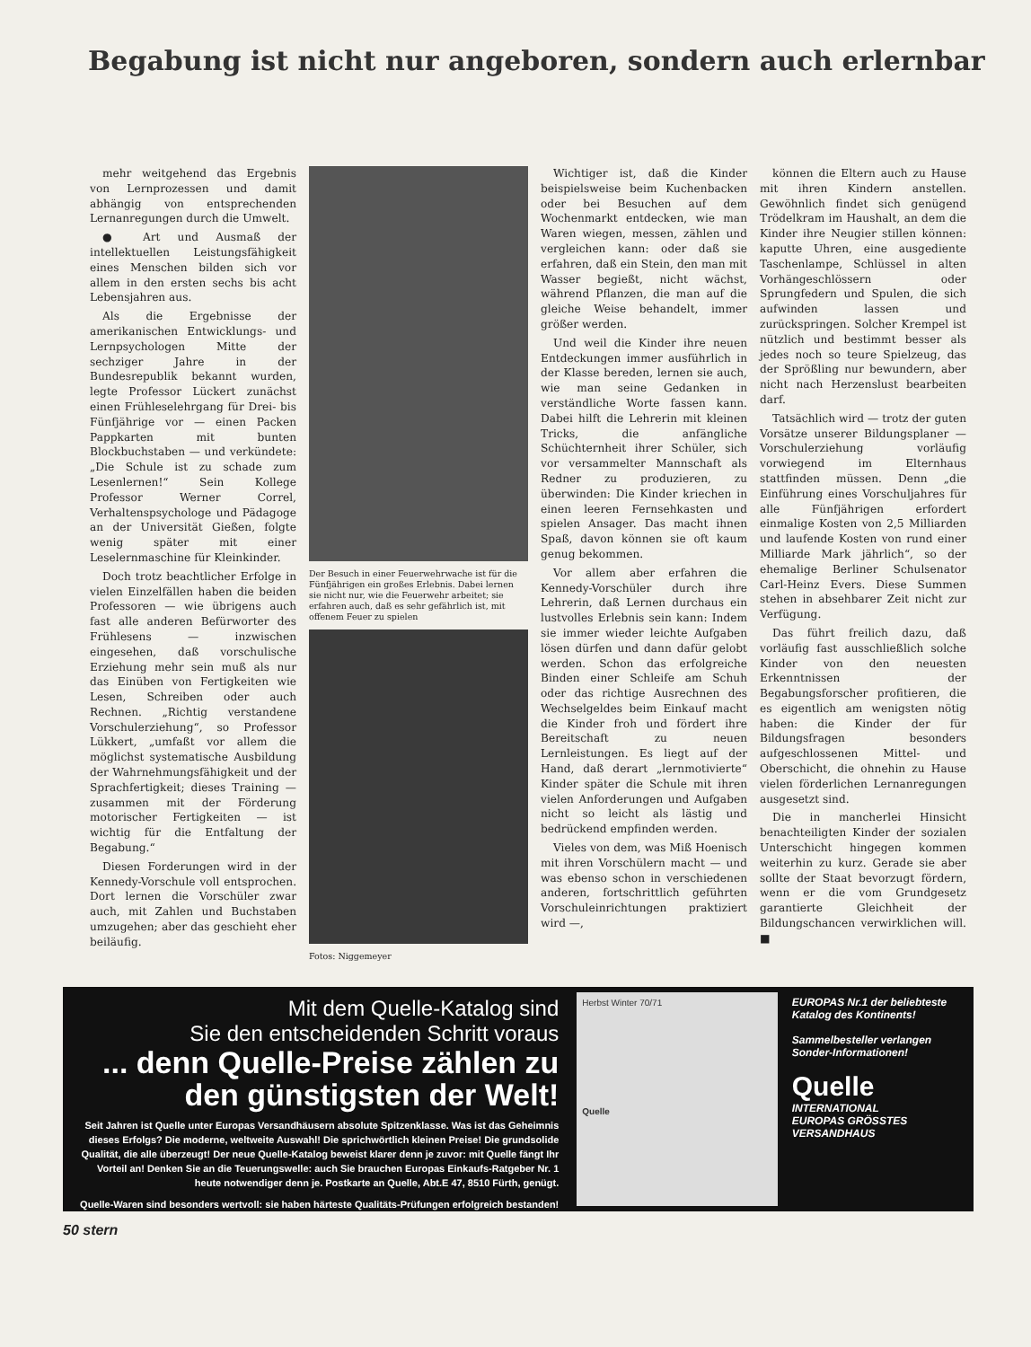Begabung ist nicht nur angeboren, sondern auch erlernbar
mehr weitgehend das Ergebnis von Lernprozessen und damit abhängig von entsprechenden Lernanregungen durch die Umwelt.
● Art und Ausmaß der intellektuellen Leistungsfähigkeit eines Menschen bilden sich vor allem in den ersten sechs bis acht Lebensjahren aus.
Als die Ergebnisse der amerikanischen Entwicklungs- und Lernpsychologen Mitte der sechziger Jahre in der Bundesrepublik bekannt wurden, legte Professor Lückert zunächst einen Frühleselehrgang für Drei- bis Fünfjährige vor — einen Packen Pappkarten mit bunten Blockbuchstaben — und verkündete: „Die Schule ist zu schade zum Lesenlernen!“ Sein Kollege Professor Werner Correl, Verhaltenspsychologe und Pädagoge an der Universität Gießen, folgte wenig später mit einer Leselernmaschine für Kleinkinder.
Doch trotz beachtlicher Erfolge in vielen Einzelfällen haben die beiden Professoren — wie übrigens auch fast alle anderen Befürworter des Frühlesens — inzwischen eingesehen, daß vorschulische Erziehung mehr sein muß als nur das Einüben von Fertigkeiten wie Lesen, Schreiben oder auch Rechnen. „Richtig verstandene Vorschulerziehung“, so Professor Lükkert, „umfaßt vor allem die möglichst systematische Ausbildung der Wahrnehmungsfähigkeit und der Sprachfertigkeit; dieses Training — zusammen mit der Förderung motorischer Fertigkeiten — ist wichtig für die Entfaltung der Begabung.“
Diesen Forderungen wird in der Kennedy-Vorschule voll entsprochen. Dort lernen die Vorschüler zwar auch, mit Zahlen und Buchstaben umzugehen; aber das geschieht eher beiläufig.
Der Besuch in einer Feuerwehrwache ist für die Fünfjährigen ein großes Erlebnis. Dabei lernen sie nicht nur, wie die Feuerwehr arbeitet; sie erfahren auch, daß es sehr gefährlich ist, mit offenem Feuer zu spielen
Fotos: Niggemeyer
Wichtiger ist, daß die Kinder beispielsweise beim Kuchenbacken oder bei Besuchen auf dem Wochenmarkt entdecken, wie man Waren wiegen, messen, zählen und vergleichen kann: oder daß sie erfahren, daß ein Stein, den man mit Wasser begießt, nicht wächst, während Pflanzen, die man auf die gleiche Weise behandelt, immer größer werden.
Und weil die Kinder ihre neuen Entdeckungen immer ausführlich in der Klasse bereden, lernen sie auch, wie man seine Gedanken in verständliche Worte fassen kann. Dabei hilft die Lehrerin mit kleinen Tricks, die anfängliche Schüchternheit ihrer Schüler, sich vor versammelter Mannschaft als Redner zu produzieren, zu überwinden: Die Kinder kriechen in einen leeren Fernsehkasten und spielen Ansager. Das macht ihnen Spaß, davon können sie oft kaum genug bekommen.
Vor allem aber erfahren die Kennedy-Vorschüler durch ihre Lehrerin, daß Lernen durchaus ein lustvolles Erlebnis sein kann: Indem sie immer wieder leichte Aufgaben lösen dürfen und dann dafür gelobt werden. Schon das erfolgreiche Binden einer Schleife am Schuh oder das richtige Ausrechnen des Wechselgeldes beim Einkauf macht die Kinder froh und fördert ihre Bereitschaft zu neuen Lernleistungen. Es liegt auf der Hand, daß derart „lernmotivierte“ Kinder später die Schule mit ihren vielen Anforderungen und Aufgaben nicht so leicht als lästig und bedrückend empfinden werden.
Vieles von dem, was Miß Hoenisch mit ihren Vorschülern macht — und was ebenso schon in verschiedenen anderen, fortschrittlich geführten Vorschuleinrichtungen praktiziert wird —,
können die Eltern auch zu Hause mit ihren Kindern anstellen. Gewöhnlich findet sich genügend Trödelkram im Haushalt, an dem die Kinder ihre Neugier stillen können: kaputte Uhren, eine ausgediente Taschenlampe, Schlüssel in alten Vorhängeschlössern oder Sprungfedern und Spulen, die sich aufwinden lassen und zurückspringen. Solcher Krempel ist nützlich und bestimmt besser als jedes noch so teure Spielzeug, das der Sprößling nur bewundern, aber nicht nach Herzenslust bearbeiten darf.
Tatsächlich wird — trotz der guten Vorsätze unserer Bildungsplaner — Vorschulerziehung vorläufig vorwiegend im Elternhaus stattfinden müssen. Denn „die Einführung eines Vorschuljahres für alle Fünfjährigen erfordert einmalige Kosten von 2,5 Milliarden und laufende Kosten von rund einer Milliarde Mark jährlich“, so der ehemalige Berliner Schulsenator Carl-Heinz Evers. Diese Summen stehen in absehbarer Zeit nicht zur Verfügung.
Das führt freilich dazu, daß vorläufig fast ausschließlich solche Kinder von den neuesten Erkenntnissen der Begabungsforscher profitieren, die es eigentlich am wenigsten nötig haben: die Kinder der für Bildungsfragen besonders aufgeschlossenen Mittel- und Oberschicht, die ohnehin zu Hause vielen förderlichen Lernanregungen ausgesetzt sind.
Die in mancherlei Hinsicht benachteiligten Kinder der sozialen Unterschicht hingegen kommen weiterhin zu kurz. Gerade sie aber sollte der Staat bevorzugt fördern, wenn er die vom Grundgesetz garantierte Gleichheit der Bildungschancen verwirklichen will. ■
Mit dem Quelle-Katalog sind
Sie den entscheidenden Schritt voraus
... denn Quelle-Preise zählen zu den günstigsten der Welt!
Seit Jahren ist Quelle unter Europas Versandhäusern absolute Spitzenklasse. Was ist das Geheimnis dieses Erfolgs? Die moderne, weltweite Auswahl! Die sprichwörtlich kleinen Preise! Die grundsolide Qualität, die alle überzeugt! Der neue Quelle-Katalog beweist klarer denn je zuvor: mit Quelle fängt Ihr Vorteil an! Denken Sie an die Teuerungswelle: auch Sie brauchen Europas Einkaufs-Ratgeber Nr. 1 heute notwendiger denn je. Postkarte an Quelle, Abt.E 47, 8510 Fürth, genügt.
Quelle-Waren sind besonders wertvoll: sie haben härteste Qualitäts-Prüfungen erfolgreich bestanden!
Herbst Winter 70/71
Quelle
EUROPAS Nr.1 der beliebteste Katalog des Kontinents!
Sammelbesteller verlangen Sonder-Informationen!
Quelle
INTERNATIONAL
EUROPAS GRÖSSTES VERSANDHAUS
50 stern